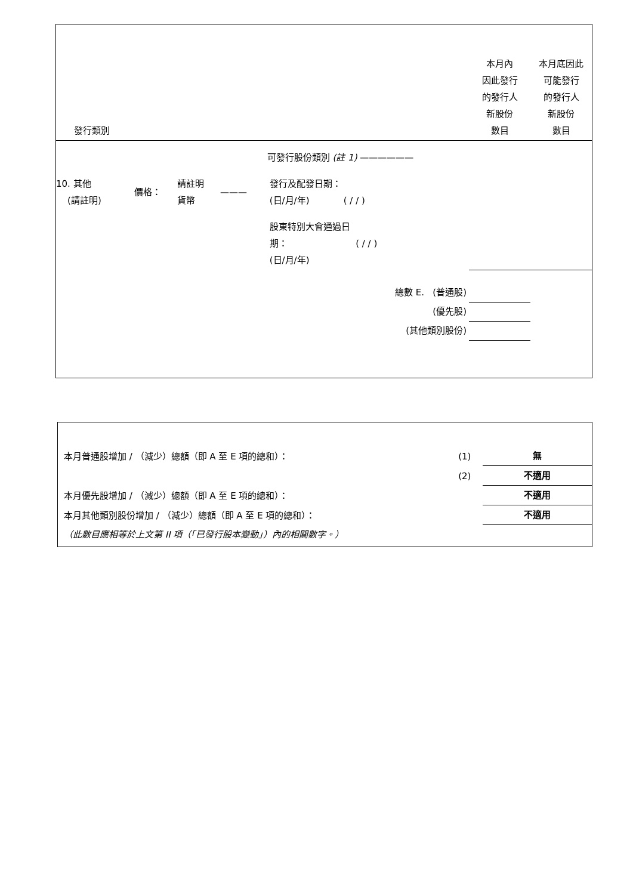| 發行類別 | | | | | | 本月內 因此發行 的發行人 新股份 數目 | 本月底因此 可能發行 的發行人 新股份 數目 |
| | | | | | 可發行股份類別 (註 1) —————— | | |
| 10. 其他 (請註明) | 價格： | 請註明 貨幣 | ——— | | 發行及配發日期： (日/月/年) ( / / ) | | |
| | | | | | 股東特別大會通過日 期： ( / / ) (日/月/年) | | |
| 總數 E. (普通股) | | | | | | | |
| (優先股) | | | | | | | |
| (其他類別股份) | | | | | | | |
| 本月普通股增加 / （減少）總額（即 A 至 E 項的總和）： | (1) | 無 |
| | (2) | 不適用 |
| 本月優先股增加 / （減少）總額（即 A 至 E 項的總和）： | | 不適用 |
| 本月其他類別股份增加 / （減少）總額（即 A 至 E 項的總和）： | | 不適用 |
| （此數目應相等於上文第 II 項（「已發行股本變動」）內的相關數字。） | | |